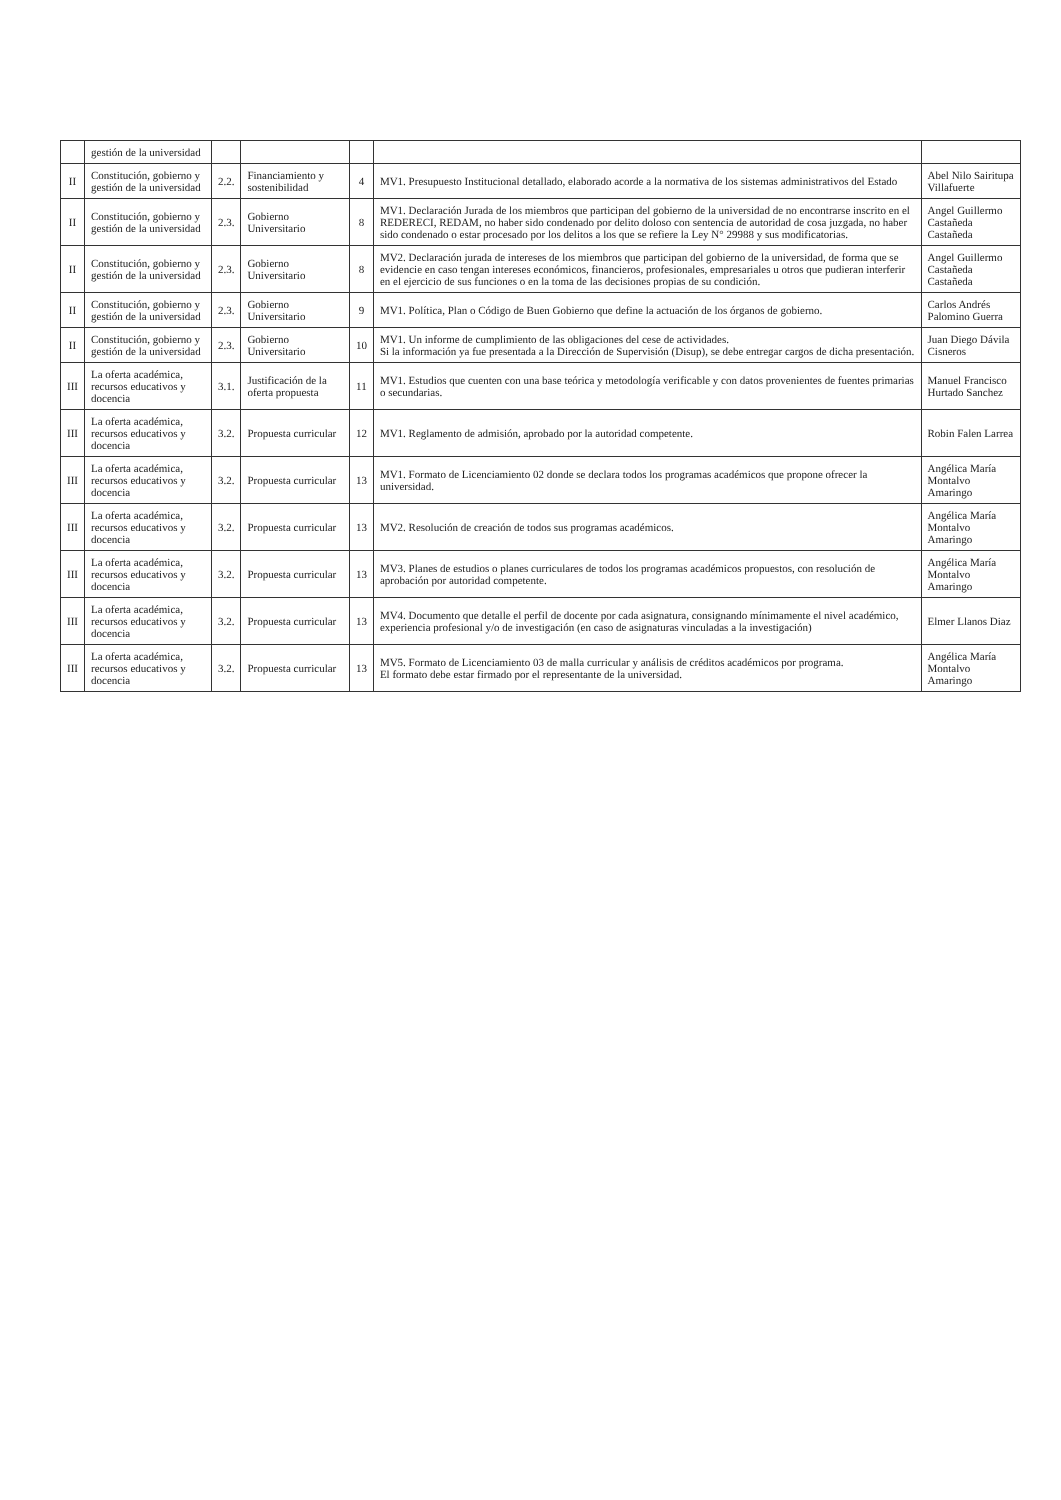| | gestión de la universidad | | | | | |
| II | Constitución, gobierno y gestión de la universidad | 2.2. | Financiamiento y sostenibilidad | 4 | MV1. Presupuesto Institucional detallado, elaborado acorde a la normativa de los sistemas administrativos del Estado | Abel Nilo Sairitupa Villafuerte |
| II | Constitución, gobierno y gestión de la universidad | 2.3. | Gobierno Universitario | 8 | MV1. Declaración Jurada de los miembros que participan del gobierno de la universidad de no encontrarse inscrito en el REDERECI, REDAM, no haber sido condenado por delito doloso con sentencia de autoridad de cosa juzgada, no haber sido condenado o estar procesado por los delitos a los que se refiere la Ley N° 29988 y sus modificatorias. | Angel Guillermo Castañeda Castañeda |
| II | Constitución, gobierno y gestión de la universidad | 2.3. | Gobierno Universitario | 8 | MV2. Declaración jurada de intereses de los miembros que participan del gobierno de la universidad, de forma que se evidencie en caso tengan intereses económicos, financieros, profesionales, empresariales u otros que pudieran interferir en el ejercicio de sus funciones o en la toma de las decisiones propias de su condición. | Angel Guillermo Castañeda Castañeda |
| II | Constitución, gobierno y gestión de la universidad | 2.3. | Gobierno Universitario | 9 | MV1. Política, Plan o Código de Buen Gobierno que define la actuación de los órganos de gobierno. | Carlos Andrés Palomino Guerra |
| II | Constitución, gobierno y gestión de la universidad | 2.3. | Gobierno Universitario | 10 | MV1. Un informe de cumplimiento de las obligaciones del cese de actividades. Si la información ya fue presentada a la Dirección de Supervisión (Disup), se debe entregar cargos de dicha presentación. | Juan Diego Dávila Cisneros |
| III | La oferta académica, recursos educativos y docencia | 3.1. | Justificación de la oferta propuesta | 11 | MV1. Estudios que cuenten con una base teórica y metodología verificable y con datos provenientes de fuentes primarias o secundarias. | Manuel Francisco Hurtado Sanchez |
| III | La oferta académica, recursos educativos y docencia | 3.2. | Propuesta curricular | 12 | MV1. Reglamento de admisión, aprobado por la autoridad competente. | Robin Falen Larrea |
| III | La oferta académica, recursos educativos y docencia | 3.2. | Propuesta curricular | 13 | MV1. Formato de Licenciamiento 02 donde se declara todos los programas académicos que propone ofrecer la universidad. | Angélica María Montalvo Amaringo |
| III | La oferta académica, recursos educativos y docencia | 3.2. | Propuesta curricular | 13 | MV2. Resolución de creación de todos sus programas académicos. | Angélica María Montalvo Amaringo |
| III | La oferta académica, recursos educativos y docencia | 3.2. | Propuesta curricular | 13 | MV3. Planes de estudios o planes curriculares de todos los programas académicos propuestos, con resolución de aprobación por autoridad competente. | Angélica María Montalvo Amaringo |
| III | La oferta académica, recursos educativos y docencia | 3.2. | Propuesta curricular | 13 | MV4. Documento que detalle el perfil de docente por cada asignatura, consignando mínimamente el nivel académico, experiencia profesional y/o de investigación (en caso de asignaturas vinculadas a la investigación) | Elmer Llanos Diaz |
| III | La oferta académica, recursos educativos y docencia | 3.2. | Propuesta curricular | 13 | MV5. Formato de Licenciamiento 03 de malla curricular y análisis de créditos académicos por programa. El formato debe estar firmado por el representante de la universidad. | Angélica María Montalvo Amaringo |